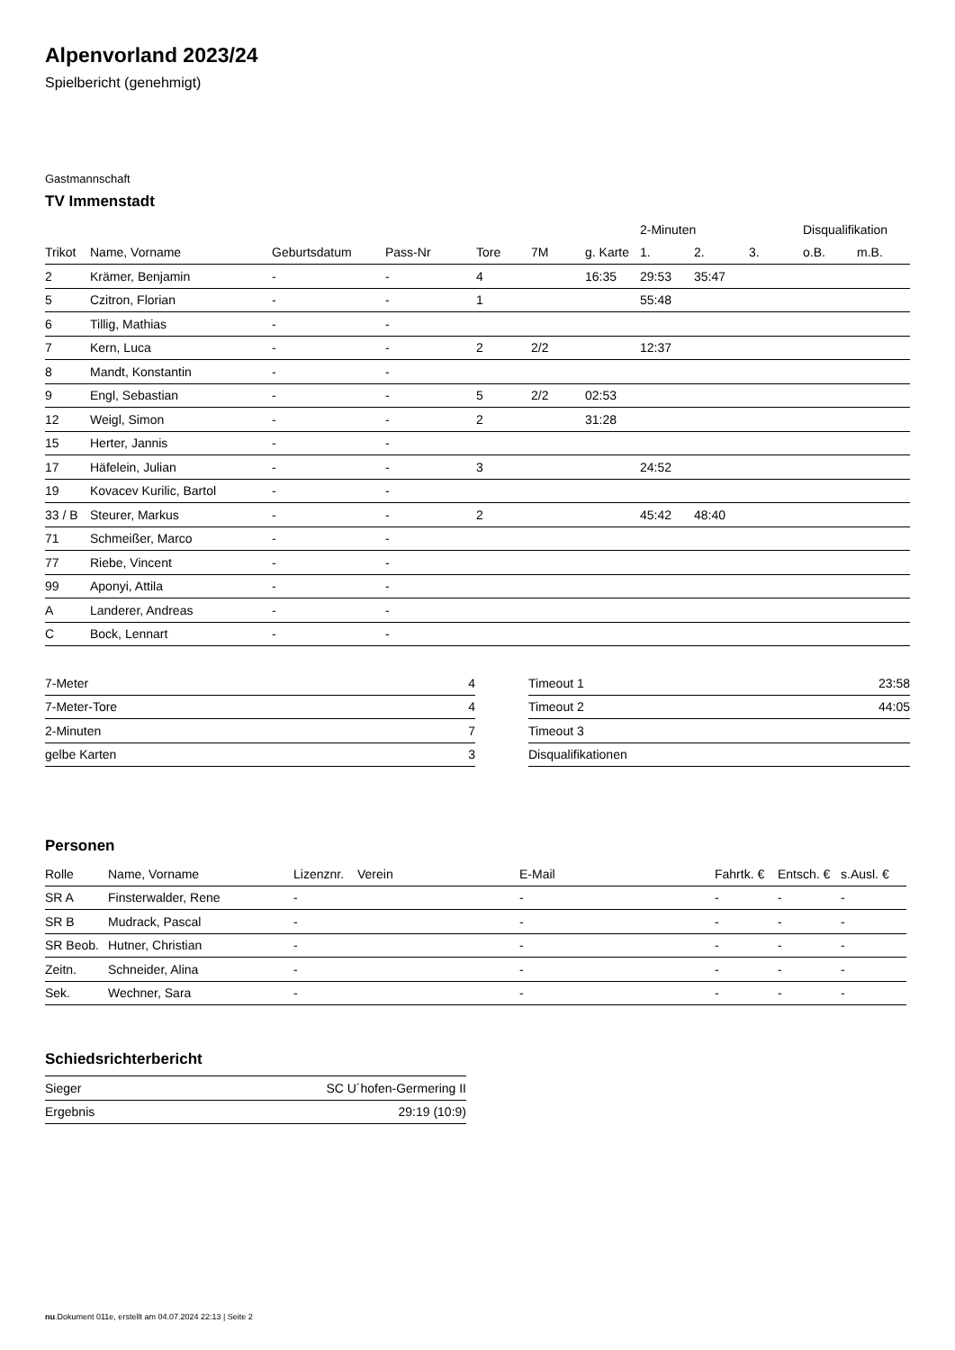Alpenvorland 2023/24
Spielbericht (genehmigt)
Gastmannschaft
TV Immenstadt
| | | | | | | | 2-Minuten | | | Disqualifikation | |
| --- | --- | --- | --- | --- | --- | --- | --- | --- | --- | --- | --- |
| Trikot | Name, Vorname | Geburtsdatum | Pass-Nr | Tore | 7M | g. Karte | 1. | 2. | 3. | o.B. | m.B. |
| 2 | Krämer, Benjamin | - | - | 4 | | 16:35 | 29:53 | 35:47 | | | |
| 5 | Czitron, Florian | - | - | 1 | | | 55:48 | | | | |
| 6 | Tillig, Mathias | - | - | | | | | | | | |
| 7 | Kern, Luca | - | - | 2 | 2/2 | | 12:37 | | | | |
| 8 | Mandt, Konstantin | - | - | | | | | | | | |
| 9 | Engl, Sebastian | - | - | 5 | 2/2 | 02:53 | | | | | |
| 12 | Weigl, Simon | - | - | 2 | | 31:28 | | | | | |
| 15 | Herter, Jannis | - | - | | | | | | | | |
| 17 | Häfelein, Julian | - | - | 3 | | | 24:52 | | | | |
| 19 | Kovacev Kurilic, Bartol | - | - | | | | | | | | |
| 33 / B | Steurer, Markus | - | - | 2 | | | 45:42 | 48:40 | | | |
| 71 | Schmeißer, Marco | - | - | | | | | | | | |
| 77 | Riebe, Vincent | - | - | | | | | | | | |
| 99 | Aponyi, Attila | - | - | | | | | | | | |
| A | Landerer, Andreas | - | - | | | | | | | | |
| C | Bock, Lennart | - | - | | | | | | | | |
| 7-Meter | 4 |
| 7-Meter-Tore | 4 |
| 2-Minuten | 7 |
| gelbe Karten | 3 |
| Timeout 1 | 23:58 |
| Timeout 2 | 44:05 |
| Timeout 3 | |
| Disqualifikationen | |
Personen
| Rolle | Name, Vorname | Lizenznr. | Verein | E-Mail | Fahrtk. € | Entsch. € | s.Ausl. € |
| --- | --- | --- | --- | --- | --- | --- | --- |
| SR A | Finsterwalder, Rene | - | | - | - | - | - |
| SR B | Mudrack, Pascal | - | | - | - | - | - |
| SR Beob. | Hutner, Christian | - | | - | - | - | - |
| Zeitn. | Schneider, Alina | - | | - | - | - | - |
| Sek. | Wechner, Sara | - | | - | - | - | - |
Schiedsrichterbericht
| Sieger | SC U´hofen-Germering II |
| Ergebnis | 29:19 (10:9) |
nu.Dokument 011e, erstellt am 04.07.2024 22:13 | Seite 2